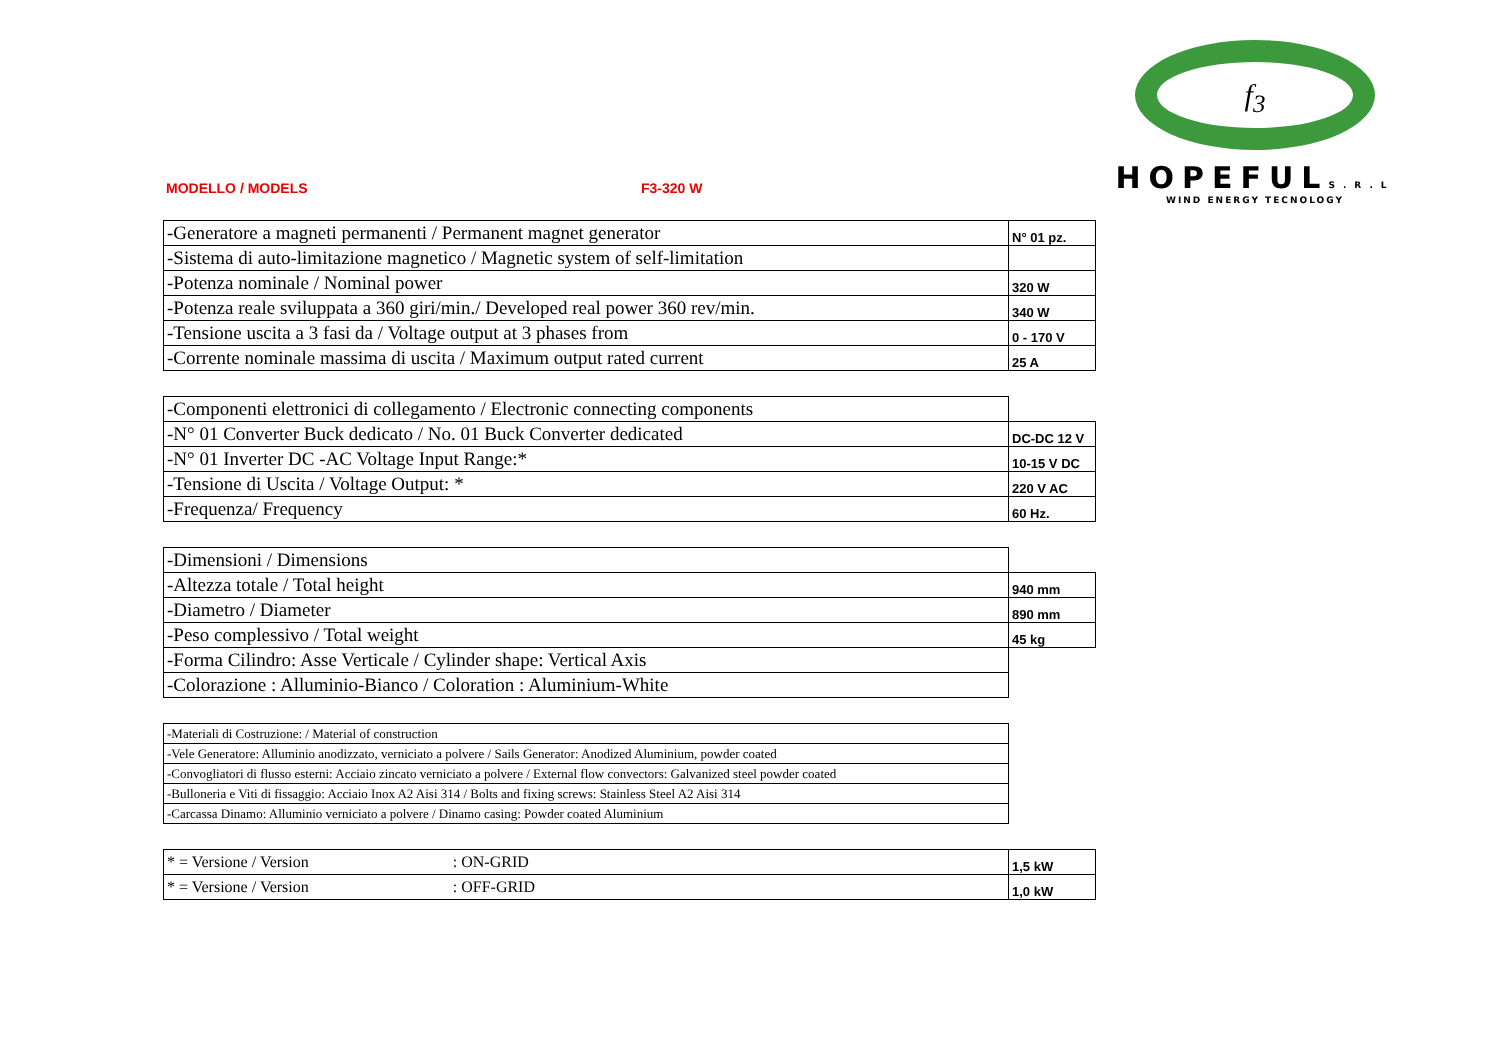f<sub>3</sub>
HOPEFULS.R.L
WIND ENERGY TECNOLOGY
MODELLO / MODELS F3-320 W
| -Generatore a magneti permanenti / Permanent magnet generator | N° 01 pz. |
| -Sistema di auto-limitazione magnetico / Magnetic system of self-limitation | |
| -Potenza nominale / Nominal power | 320 W |
| -Potenza reale sviluppata a 360 giri/min./ Developed real power 360 rev/min. | 340 W |
| -Tensione uscita a 3 fasi da / Voltage output at 3 phases from | 0 - 170 V |
| -Corrente nominale massima di uscita / Maximum output rated current | 25 A |
| -Componenti elettronici di collegamento / Electronic connecting components | |
| -N° 01 Converter Buck dedicato / No. 01 Buck Converter dedicated | DC-DC 12 V |
| -N° 01 Inverter DC -AC Voltage Input Range:* | 10-15 V DC |
| -Tensione di Uscita / Voltage Output: * | 220 V AC |
| -Frequenza/ Frequency | 60 Hz. |
| -Dimensioni / Dimensions | |
| -Altezza totale / Total height | 940 mm |
| -Diametro / Diameter | 890 mm |
| -Peso complessivo / Total weight | 45 kg |
| -Forma Cilindro: Asse Verticale / Cylinder shape: Vertical Axis | |
| -Colorazione : Alluminio-Bianco / Coloration : Aluminium-White | |
| -Materiali di Costruzione: / Material of construction |
| -Vele Generatore: Alluminio anodizzato, verniciato a polvere / Sails Generator: Anodized Aluminium, powder coated |
| -Convogliatori di flusso esterni: Acciaio zincato verniciato a polvere / External flow convectors: Galvanized steel powder coated |
| -Bulloneria e Viti di fissaggio: Acciaio Inox A2 Aisi 314 / Bolts and fixing screws: Stainless Steel A2 Aisi 314 |
| -Carcassa Dinamo: Alluminio verniciato a polvere / Dinamo casing: Powder coated Aluminium |
| * = Versione / Version : ON-GRID | 1,5 kW |
| * = Versione / Version : OFF-GRID | 1,0 kW |